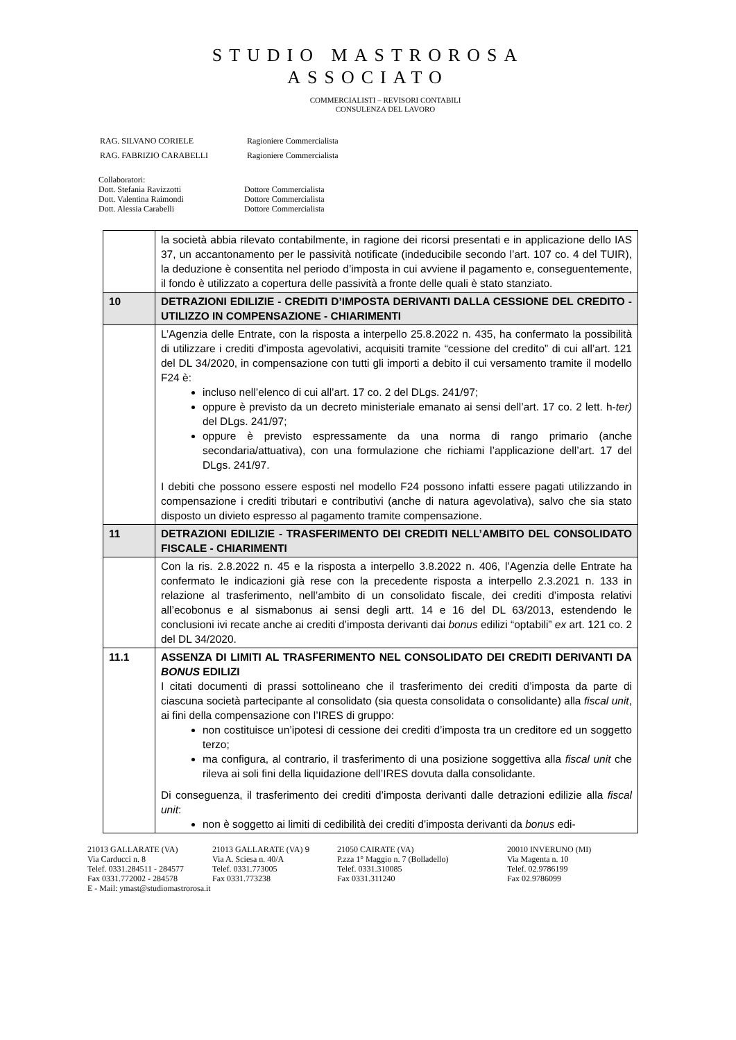STUDIO MASTROROSA
ASSOCIATO
COMMERCIALISTI – REVISORI CONTABILI
CONSULENZA DEL LAVORO
| RAG. SILVANO CORIELE | Ragioniere Commercialista |
| RAG. FABRIZIO CARABELLI | Ragioniere Commercialista |
Collaboratori:
Dott. Stefania Ravizzotti Dottore Commercialista
Dott. Valentina Raimondi Dottore Commercialista
Dott. Alessia Carabelli Dottore Commercialista
| | la società abbia rilevato contabilmente, in ragione dei ricorsi presentati e in applicazione dello IAS 37, un accantonamento per le passività notificate (indeducibile secondo l’art. 107 co. 4 del TUIR), la deduzione è consentita nel periodo d’imposta in cui avviene il pagamento e, conseguentemente, il fondo è utilizzato a copertura delle passività a fronte delle quali è stato stanziato. |
| 10 | DETRAZIONI EDILIZIE - CREDITI D’IMPOSTA DERIVANTI DALLA CESSIONE DEL CREDITO - UTILIZZO IN COMPENSAZIONE - CHIARIMENTI |
| | L’Agenzia delle Entrate, con la risposta a interpello 25.8.2022 n. 435, ha confermato la possibilità di utilizzare i crediti d’imposta agevolativi, acquisiti tramite “cessione del credito” di cui all’art. 121 del DL 34/2020, in compensazione con tutti gli importi a debito il cui versamento tramite il modello F24 è: incluso nell’elenco di cui all’art. 17 co. 2 del DLgs. 241/97; oppure è previsto da un decreto ministeriale emanato ai sensi dell’art. 17 co. 2 lett. h- ter) del DLgs. 241/97; oppure è previsto espressamente da una norma di rango primario (anche secondaria/attuativa), con una formulazione che richiami l’applicazione dell’art. 17 del DLgs. 241/97. I debiti che possono essere esposti nel modello F24 possono infatti essere pagati utilizzando in compensazione i crediti tributari e contributivi (anche di natura agevolativa), salvo che sia stato disposto un divieto espresso al pagamento tramite compensazione. |
| 11 | DETRAZIONI EDILIZIE - TRASFERIMENTO DEI CREDITI NELL’AMBITO DEL CONSOLIDATO FISCALE - CHIARIMENTI |
| | Con la ris. 2.8.2022 n. 45 e la risposta a interpello 3.8.2022 n. 406, l’Agenzia delle Entrate ha confermato le indicazioni già rese con la precedente risposta a interpello 2.3.2021 n. 133 in relazione al trasferimento, nell’ambito di un consolidato fiscale, dei crediti d’imposta relativi all’ecobonus e al sismabonus ai sensi degli artt. 14 e 16 del DL 63/2013, estendendo le conclusioni ivi recate anche ai crediti d’imposta derivanti dai bonus edilizi “optabili” ex art. 121 co. 2 del DL 34/2020. |
| 11.1 | ASSENZA DI LIMITI AL TRASFERIMENTO NEL CONSOLIDATO DEI CREDITI DERIVANTI DA BONUS EDILIZI I citati documenti di prassi sottolineano che il trasferimento dei crediti d’imposta da parte di ciascuna società partecipante al consolidato (sia questa consolidata o consolidante) alla fiscal unit , ai fini della compensazione con l’IRES di gruppo: non costituisce un’ipotesi di cessione dei crediti d’imposta tra un creditore ed un soggetto terzo; ma configura, al contrario, il trasferimento di una posizione soggettiva alla fiscal unit che rileva ai soli fini della liquidazione dell’IRES dovuta dalla consolidante. Di conseguenza, il trasferimento dei crediti d’imposta derivanti dalle detrazioni edilizie alla fiscal unit : non è soggetto ai limiti di cedibilità dei crediti d’imposta derivanti da bonus edi- |
21013 GALLARATE (VA)
Via Carducci n. 8
Telef. 0331.284511 - 284577
Fax 0331.772002 - 284578
E - Mail: ymast@studiomastrorosa.it
21013 GALLARATE (VA) 9
Via A. Sciesa n. 40/A
Telef. 0331.773005
Fax 0331.773238
21050 CAIRATE (VA)
P.zza 1° Maggio n. 7 (Bolladello)
Telef. 0331.310085
Fax 0331.311240
20010 INVERUNO (MI)
Via Magenta n. 10
Telef. 02.9786199
Fax 02.9786099